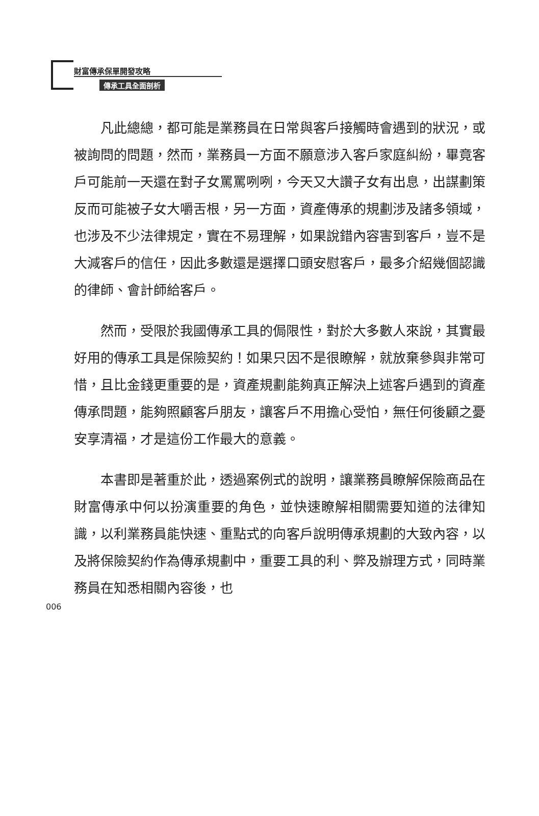財富傳承保單開發攻略
傳承工具全面剖析
凡此總總，都可能是業務員在日常與客戶接觸時會遇到的狀況，或被詢問的問題，然而，業務員一方面不願意涉入客戶家庭糾紛，畢竟客戶可能前一天還在對子女罵罵咧咧，今天又大讚子女有出息，出謀劃策反而可能被子女大嚼舌根，另一方面，資產傳承的規劃涉及諸多領域，也涉及不少法律規定，實在不易理解，如果說錯內容害到客戶，豈不是大減客戶的信任，因此多數還是選擇口頭安慰客戶，最多介紹幾個認識的律師、會計師給客戶。
然而，受限於我國傳承工具的侷限性，對於大多數人來說，其實最好用的傳承工具是保險契約！如果只因不是很瞭解，就放棄參與非常可惜，且比金錢更重要的是，資產規劃能夠真正解決上述客戶遇到的資產傳承問題，能夠照顧客戶朋友，讓客戶不用擔心受怕，無任何後顧之憂安享清福，才是這份工作最大的意義。
本書即是著重於此，透過案例式的說明，讓業務員瞭解保險商品在財富傳承中何以扮演重要的角色，並快速瞭解相關需要知道的法律知識，以利業務員能快速、重點式的向客戶說明傳承規劃的大致內容，以及將保險契約作為傳承規劃中，重要工具的利、弊及辦理方式，同時業務員在知悉相關內容後，也
006